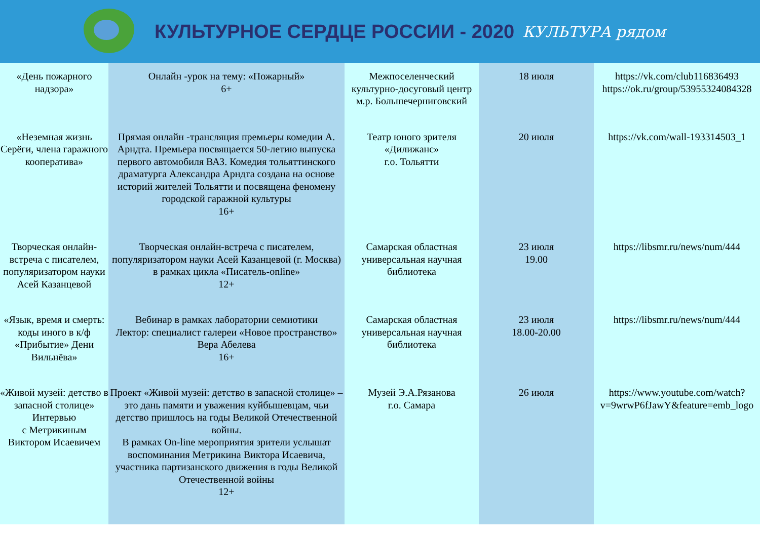КУЛЬТУРНОЕ СЕРДЦЕ РОССИИ - 2020 КУЛЬТУРА рядом
| «День пожарного надзора» | Онлайн -урок на тему: «Пожарный» 6+ | Межпоселенческий культурно-досуговый центр м.р. Большечерниговский | 18 июля | https://vk.com/club116836493 https://ok.ru/group/53955324084328 |
| «Неземная жизнь Серёги, члена гаражного кооператива» | Прямая онлайн -трансляция премьеры комедии А. Арндта. Премьера посвящается 50-летию выпуска первого автомобиля ВАЗ. Комедия тольяттинского драматурга Александра Арндта создана на основе историй жителей Тольятти и посвящена феномену городской гаражной культуры 16+ | Театр юного зрителя «Дилижанс» г.о. Тольятти | 20 июля | https://vk.com/wall-193314503_1 |
| Творческая онлайн-встреча с писателем, популяризатором науки Асей Казанцевой | Творческая онлайн-встреча с писателем, популяризатором науки Асей Казанцевой (г. Москва) в рамках цикла «Писатель-online» 12+ | Самарская областная универсальная научная библиотека | 23 июля 19.00 | https://libsmr.ru/news/num/444 |
| «Язык, время и смерть: коды иного в к/ф «Прибытие» Дени Вильнёва» | Вебинар в рамках лаборатории семиотики Лектор: специалист галереи «Новое пространство» Вера Абелева 16+ | Самарская областная универсальная научная библиотека | 23 июля 18.00-20.00 | https://libsmr.ru/news/num/444 |
| «Живой музей: детство в запасной столице» Интервью с Метрикиным Виктором Исаевичем | Проект «Живой музей: детство в запасной столице» – это дань памяти и уважения куйбышевцам, чьи детство пришлось на годы Великой Отечественной войны. В рамках On-line мероприятия зрители услышат воспоминания Метрикина Виктора Исаевича, участника партизанского движения в годы Великой Отечественной войны 12+ | Музей Э.А.Рязанова г.о. Самара | 26 июля | https://www.youtube.com/watch?v=9wrwP6fJawY&feature=emb_logo |